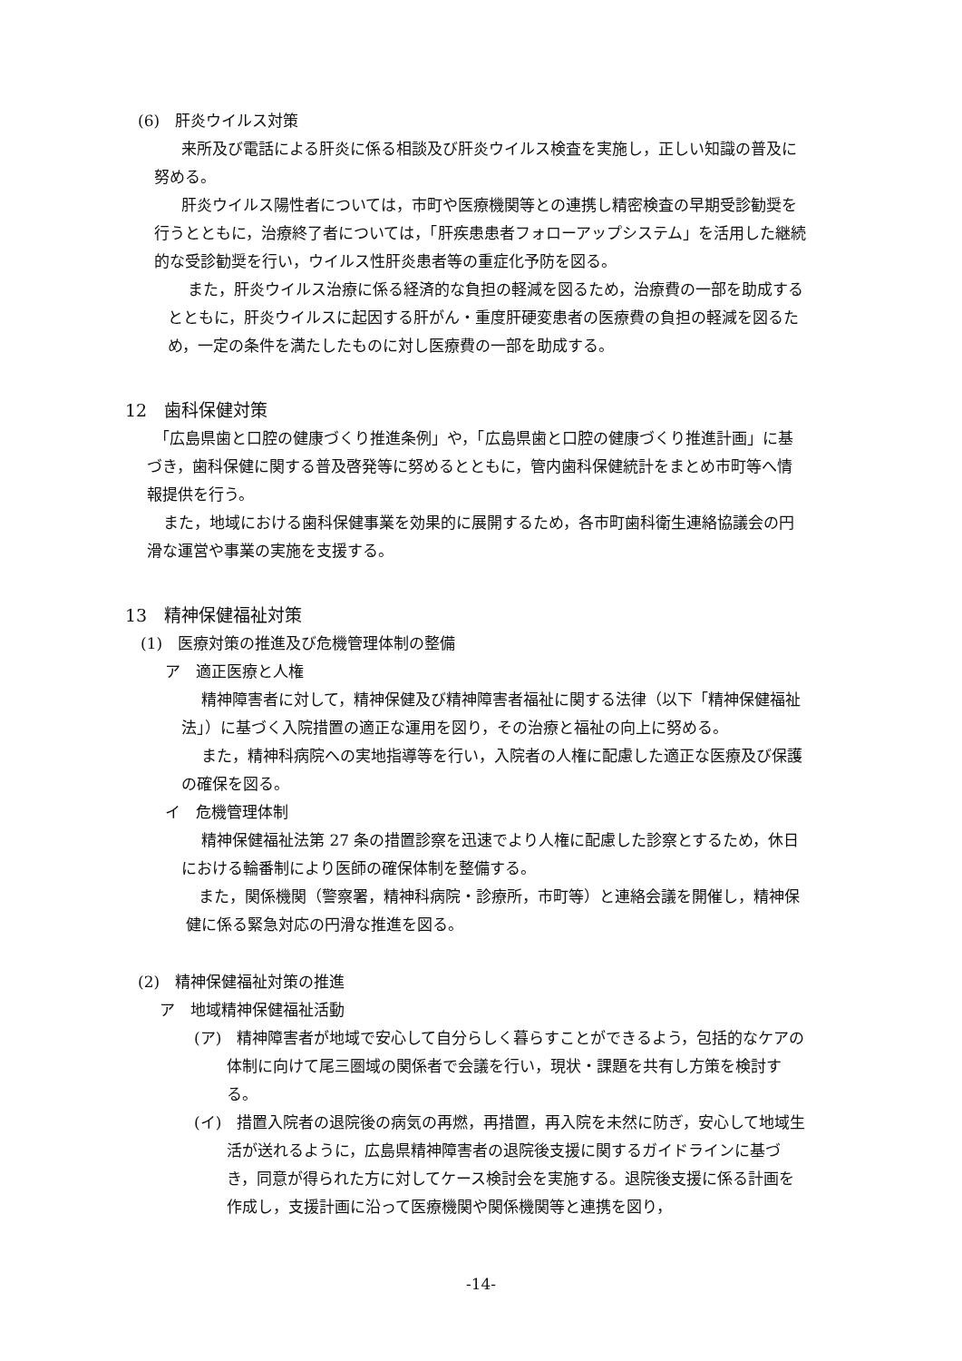(6)　肝炎ウイルス対策
来所及び電話による肝炎に係る相談及び肝炎ウイルス検査を実施し，正しい知識の普及に努める。
肝炎ウイルス陽性者については，市町や医療機関等との連携し精密検査の早期受診勧奨を行うとともに，治療終了者については，「肝疾患患者フォローアップシステム」を活用した継続的な受診勧奨を行い，ウイルス性肝炎患者等の重症化予防を図る。
また，肝炎ウイルス治療に係る経済的な負担の軽減を図るため，治療費の一部を助成するとともに，肝炎ウイルスに起因する肝がん・重度肝硬変患者の医療費の負担の軽減を図るため，一定の条件を満たしたものに対し医療費の一部を助成する。
12　歯科保健対策
「広島県歯と口腔の健康づくり推進条例」や，「広島県歯と口腔の健康づくり推進計画」に基づき，歯科保健に関する普及啓発等に努めるとともに，管内歯科保健統計をまとめ市町等へ情報提供を行う。
また，地域における歯科保健事業を効果的に展開するため，各市町歯科衛生連絡協議会の円滑な運営や事業の実施を支援する。
13　精神保健福祉対策
(1)　医療対策の推進及び危機管理体制の整備
ア　適正医療と人権
精神障害者に対して，精神保健及び精神障害者福祉に関する法律（以下「精神保健福祉法」）に基づく入院措置の適正な運用を図り，その治療と福祉の向上に努める。
また，精神科病院への実地指導等を行い，入院者の人権に配慮した適正な医療及び保護の確保を図る。
イ　危機管理体制
精神保健福祉法第 27 条の措置診察を迅速でより人権に配慮した診察とするため，休日における輪番制により医師の確保体制を整備する。
また，関係機関（警察署，精神科病院・診療所，市町等）と連絡会議を開催し，精神保健に係る緊急対応の円滑な推進を図る。
(2)　精神保健福祉対策の推進
ア　地域精神保健福祉活動
(ア)　精神障害者が地域で安心して自分らしく暮らすことができるよう，包括的なケアの体制に向けて尾三圏域の関係者で会議を行い，現状・課題を共有し方策を検討する。
(イ)　措置入院者の退院後の病気の再燃，再措置，再入院を未然に防ぎ，安心して地域生活が送れるように，広島県精神障害者の退院後支援に関するガイドラインに基づき，同意が得られた方に対してケース検討会を実施する。退院後支援に係る計画を作成し，支援計画に沿って医療機関や関係機関等と連携を図り，
-14-